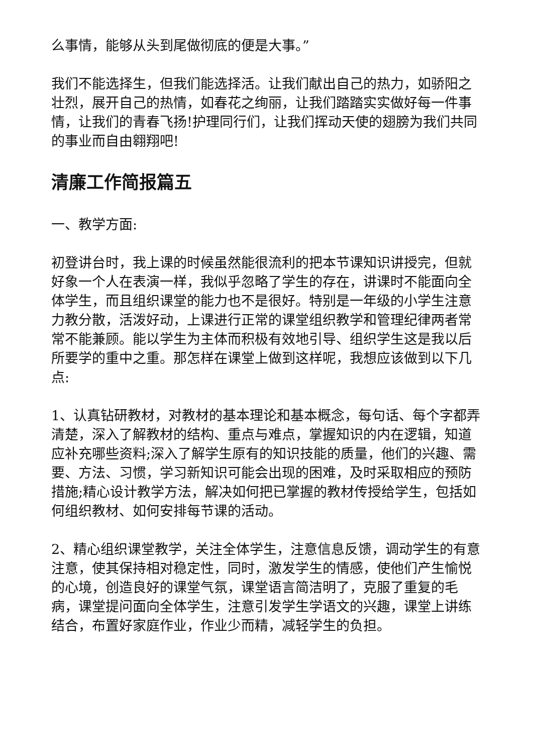么事情，能够从头到尾做彻底的便是大事。”
我们不能选择生，但我们能选择活。让我们献出自己的热力，如骄阳之壮烈，展开自己的热情，如春花之绚丽，让我们踏踏实实做好每一件事情，让我们的青春飞扬!护理同行们，让我们挥动天使的翅膀为我们共同的事业而自由翱翔吧!
清廉工作简报篇五
一、教学方面:
初登讲台时，我上课的时候虽然能很流利的把本节课知识讲授完，但就好象一个人在表演一样，我似乎忽略了学生的存在，讲课时不能面向全体学生，而且组织课堂的能力也不是很好。特别是一年级的小学生注意力教分散，活泼好动，上课进行正常的课堂组织教学和管理纪律两者常常不能兼顾。能以学生为主体而积极有效地引导、组织学生这是我以后所要学的重中之重。那怎样在课堂上做到这样呢，我想应该做到以下几点:
1、认真钻研教材，对教材的基本理论和基本概念，每句话、每个字都弄清楚，深入了解教材的结构、重点与难点，掌握知识的内在逻辑，知道应补充哪些资料;深入了解学生原有的知识技能的质量，他们的兴趣、需要、方法、习惯，学习新知识可能会出现的困难，及时采取相应的预防措施;精心设计教学方法，解决如何把已掌握的教材传授给学生，包括如何组织教材、如何安排每节课的活动。
2、精心组织课堂教学，关注全体学生，注意信息反馈，调动学生的有意注意，使其保持相对稳定性，同时，激发学生的情感，使他们产生愉悦的心境，创造良好的课堂气氛，课堂语言简洁明了，克服了重复的毛病，课堂提问面向全体学生，注意引发学生学语文的兴趣，课堂上讲练结合，布置好家庭作业，作业少而精，减轻学生的负担。